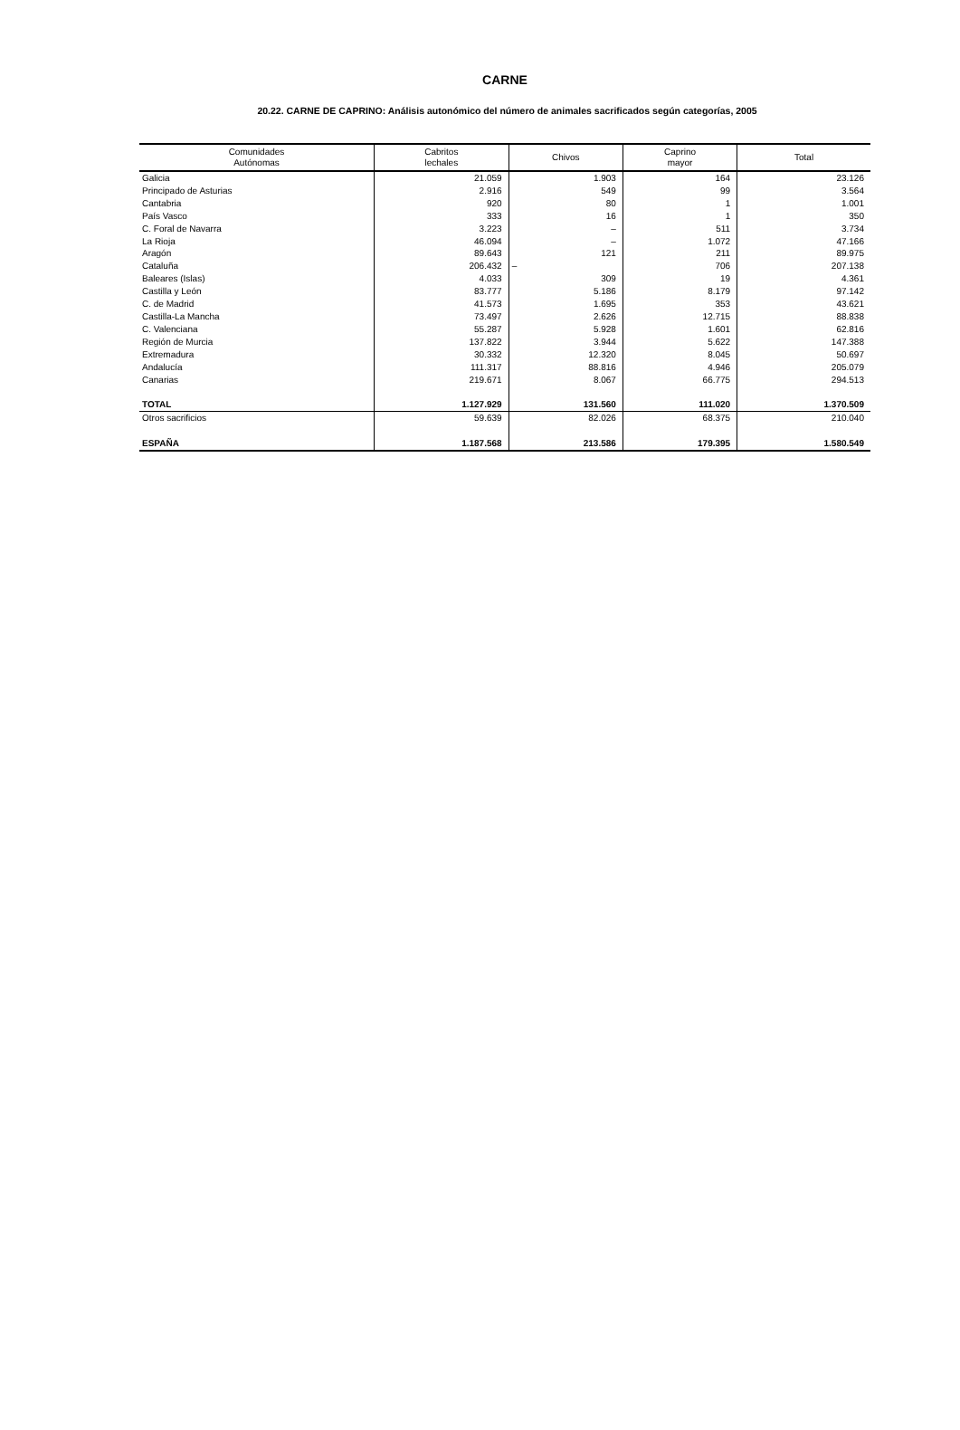CARNE
20.22. CARNE DE CAPRINO: Análisis autonómico del número de animales sacrificados según categorías, 2005
| Comunidades Autónomas | Cabritos lechales | Chivos | Caprino mayor | Total |
| --- | --- | --- | --- | --- |
| Galicia | 21.059 | 1.903 | 164 | 23.126 |
| Principado de Asturias | 2.916 | 549 | 99 | 3.564 |
| Cantabria | 920 | 80 | 1 | 1.001 |
| País Vasco | 333 | 16 | 1 | 350 |
| C. Foral de Navarra | 3.223 | – | 511 | 3.734 |
| La Rioja | 46.094 | – | 1.072 | 47.166 |
| Aragón | 89.643 | 121 | 211 | 89.975 |
| Cataluña | 206.432 | – | 706 | 207.138 |
| Baleares (Islas) | 4.033 | 309 | 19 | 4.361 |
| Castilla y León | 83.777 | 5.186 | 8.179 | 97.142 |
| C. de Madrid | 41.573 | 1.695 | 353 | 43.621 |
| Castilla-La Mancha | 73.497 | 2.626 | 12.715 | 88.838 |
| C. Valenciana | 55.287 | 5.928 | 1.601 | 62.816 |
| Región de Murcia | 137.822 | 3.944 | 5.622 | 147.388 |
| Extremadura | 30.332 | 12.320 | 8.045 | 50.697 |
| Andalucía | 111.317 | 88.816 | 4.946 | 205.079 |
| Canarias | 219.671 | 8.067 | 66.775 | 294.513 |
| TOTAL | 1.127.929 | 131.560 | 111.020 | 1.370.509 |
| Otros sacrificios | 59.639 | 82.026 | 68.375 | 210.040 |
| ESPAÑA | 1.187.568 | 213.586 | 179.395 | 1.580.549 |